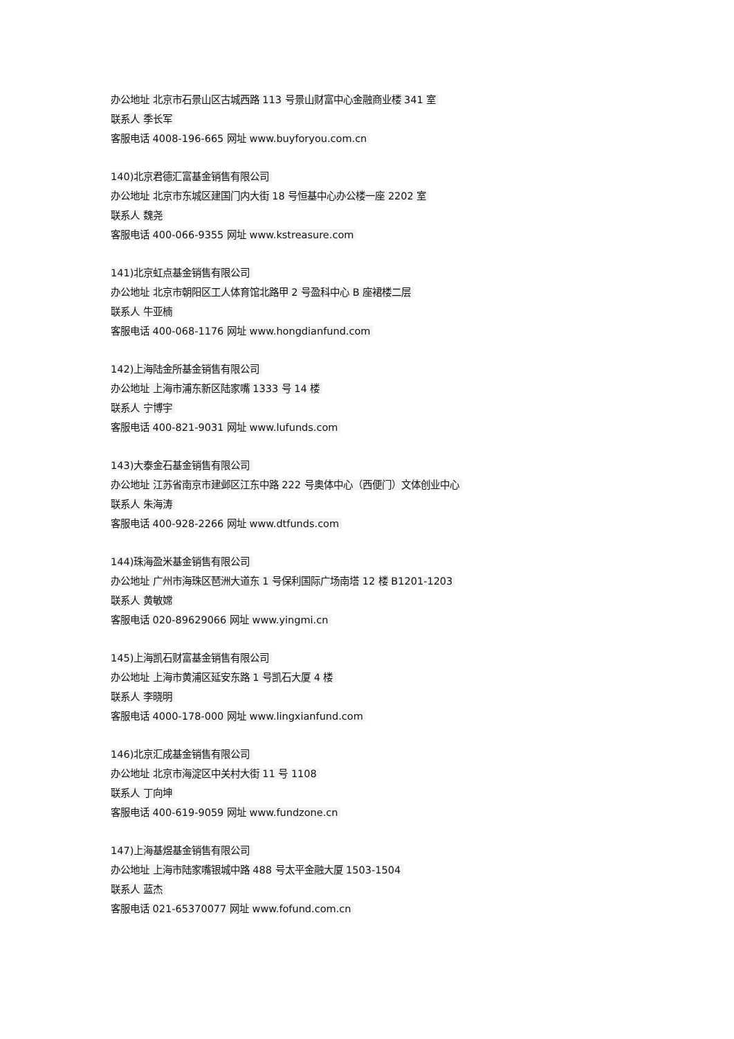办公地址 北京市石景山区古城西路 113 号景山财富中心金融商业楼 341 室
联系人 季长军
客服电话 4008-196-665 网址 www.buyforyou.com.cn
140)北京君德汇富基金销售有限公司
办公地址 北京市东城区建国门内大街 18 号恒基中心办公楼一座 2202 室
联系人 魏尧
客服电话 400-066-9355 网址 www.kstreasure.com
141)北京虹点基金销售有限公司
办公地址 北京市朝阳区工人体育馆北路甲 2 号盈科中心 B 座裙楼二层
联系人 牛亚楠
客服电话 400-068-1176 网址 www.hongdianfund.com
142)上海陆金所基金销售有限公司
办公地址 上海市浦东新区陆家嘴 1333 号 14 楼
联系人 宁博宇
客服电话 400-821-9031 网址 www.lufunds.com
143)大泰金石基金销售有限公司
办公地址 江苏省南京市建邺区江东中路 222 号奥体中心（西便门）文体创业中心
联系人 朱海涛
客服电话 400-928-2266 网址 www.dtfunds.com
144)珠海盈米基金销售有限公司
办公地址 广州市海珠区琶洲大道东 1 号保利国际广场南塔 12 楼 B1201-1203
联系人 黄敏嫦
客服电话 020-89629066 网址 www.yingmi.cn
145)上海凯石财富基金销售有限公司
办公地址 上海市黄浦区延安东路 1 号凯石大厦 4 楼
联系人 李晓明
客服电话 4000-178-000 网址 www.lingxianfund.com
146)北京汇成基金销售有限公司
办公地址 北京市海淀区中关村大街 11 号 1108
联系人 丁向坤
客服电话 400-619-9059 网址 www.fundzone.cn
147)上海基煜基金销售有限公司
办公地址 上海市陆家嘴银城中路 488 号太平金融大厦 1503-1504
联系人 蓝杰
客服电话 021-65370077 网址 www.fofund.com.cn